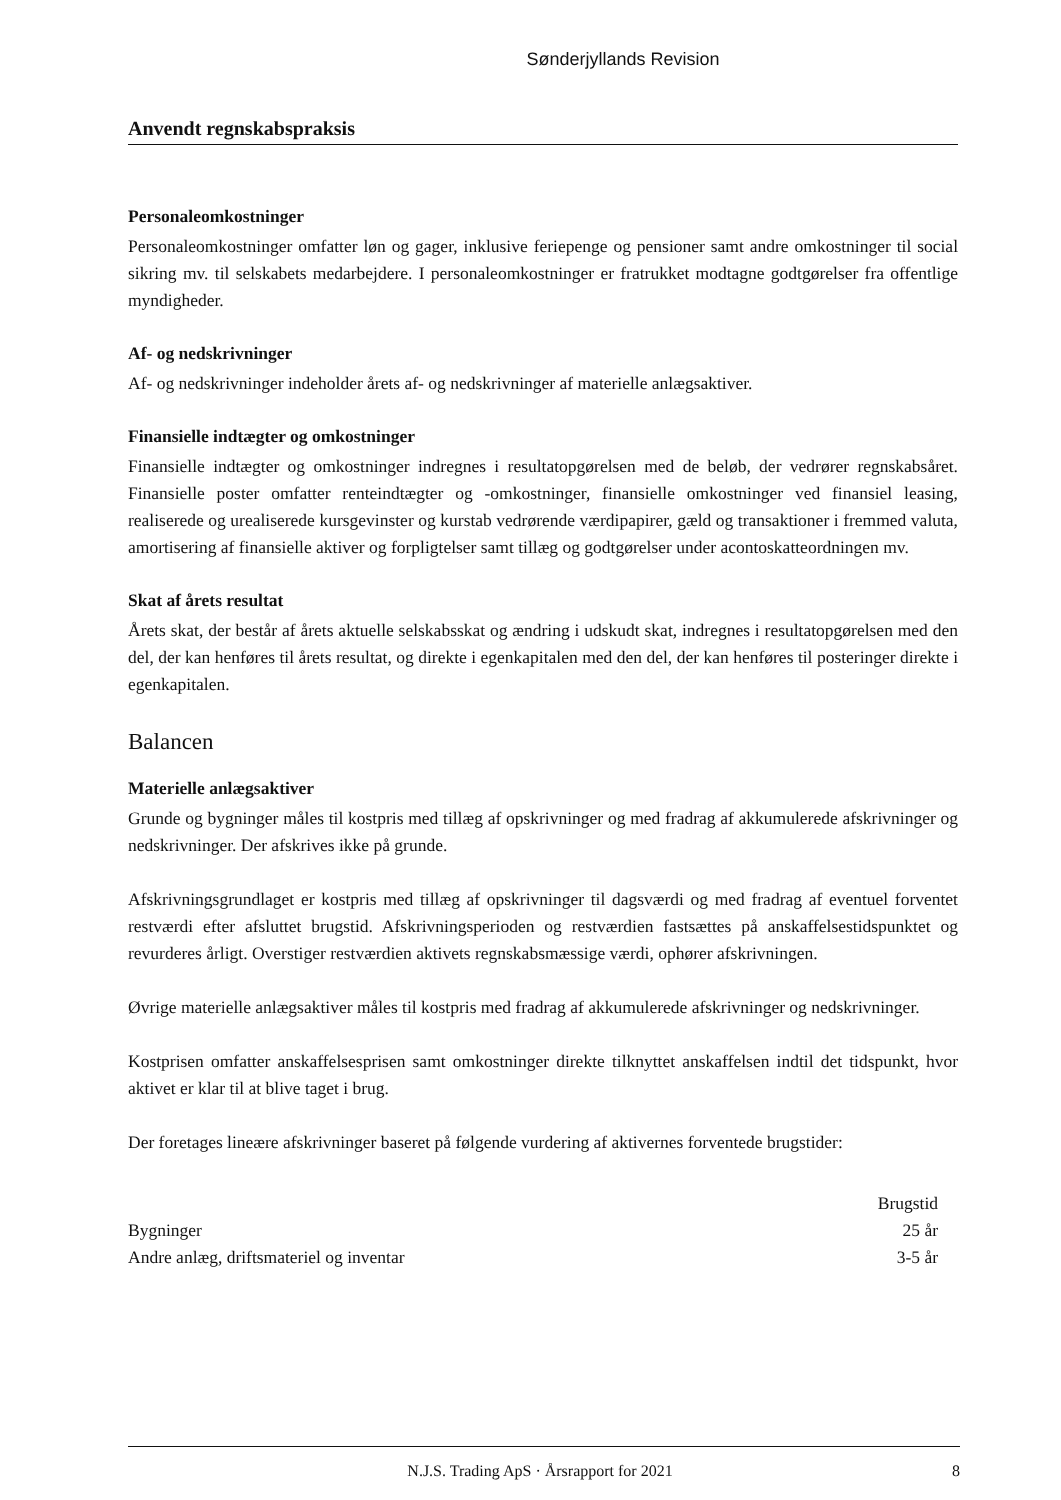Sønderjyllands Revision
Anvendt regnskabspraksis
Personaleomkostninger
Personaleomkostninger omfatter løn og gager, inklusive feriepenge og pensioner samt andre omkostninger til social sikring mv. til selskabets medarbejdere. I personaleomkostninger er fratrukket modtagne godtgørelser fra offentlige myndigheder.
Af- og nedskrivninger
Af- og nedskrivninger indeholder årets af- og nedskrivninger af materielle anlægsaktiver.
Finansielle indtægter og omkostninger
Finansielle indtægter og omkostninger indregnes i resultatopgørelsen med de beløb, der vedrører regnskabsåret. Finansielle poster omfatter renteindtægter og -omkostninger, finansielle omkostninger ved finansiel leasing, realiserede og urealiserede kursgevinster og kurstab vedrørende værdipapirer, gæld og transaktioner i fremmed valuta, amortisering af finansielle aktiver og forpligtelser samt tillæg og godtgørelser under acontoskatteordningen mv.
Skat af årets resultat
Årets skat, der består af årets aktuelle selskabsskat og ændring i udskudt skat, indregnes i resultatopgørelsen med den del, der kan henføres til årets resultat, og direkte i egenkapitalen med den del, der kan henføres til posteringer direkte i egenkapitalen.
Balancen
Materielle anlægsaktiver
Grunde og bygninger måles til kostpris med tillæg af opskrivninger og med fradrag af akkumulerede afskrivninger og nedskrivninger. Der afskrives ikke på grunde.
Afskrivningsgrundlaget er kostpris med tillæg af opskrivninger til dagsværdi og med fradrag af eventuel forventet restværdi efter afsluttet brugstid. Afskrivningsperioden og restværdien fastsættes på anskaffelsestidspunktet og revurderes årligt. Overstiger restværdien aktivets regnskabsmæssige værdi, ophører afskrivningen.
Øvrige materielle anlægsaktiver måles til kostpris med fradrag af akkumulerede afskrivninger og nedskrivninger.
Kostprisen omfatter anskaffelsesprisen samt omkostninger direkte tilknyttet anskaffelsen indtil det tidspunkt, hvor aktivet er klar til at blive taget i brug.
Der foretages lineære afskrivninger baseret på følgende vurdering af aktivernes forventede brugstider:
| | Brugstid |
| --- | --- |
| Bygninger | 25 år |
| Andre anlæg, driftsmateriel og inventar | 3-5 år |
N.J.S. Trading ApS · Årsrapport for 2021 8